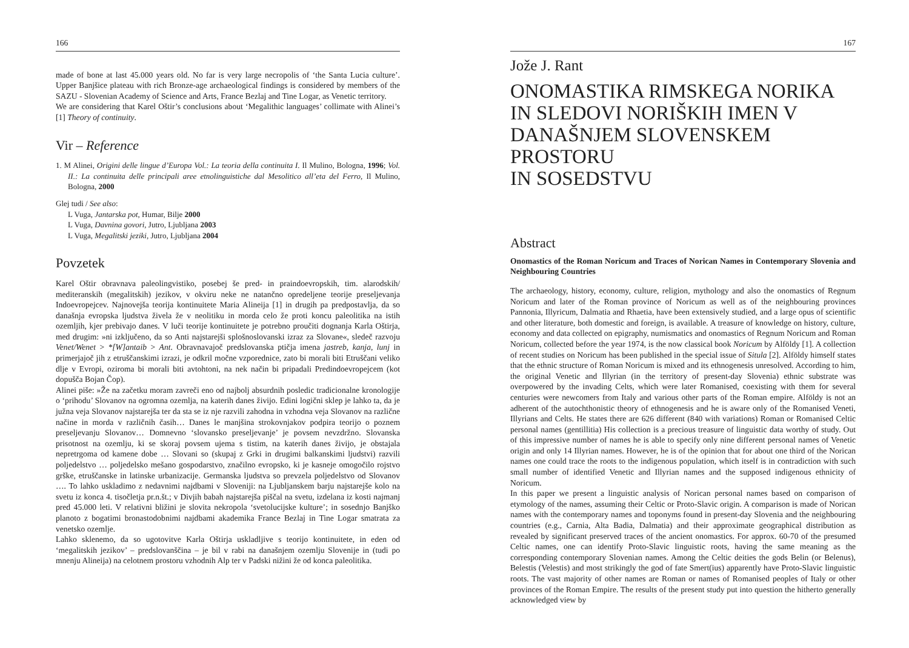166
made of bone at last 45.000 years old. No far is very large necropolis of ‘the Santa Lucia culture’. Upper Banjšice plateau with rich Bronze-age archaeological findings is considered by members of the SAZU - Slovenian Academy of Science and Arts, France Bezlaj and Tine Logar, as Venetic territory.
We are considering that Karel Oštir’s conclusions about ‘Megalithic languages’ collimate with Alinei’s [1] Theory of continuity.
Vir – Reference
1. M Alinei, Origini delle lingue d’Europa Vol.: La teoria della continuita I. Il Mulino, Bologna, 1996; Vol. II.: La continuita delle principali aree etnolinguistiche dal Mesolitico all’eta del Ferro, Il Mulino, Bologna, 2000
Glej tudi / See also:
L Vuga, Jantarska pot, Humar, Bilje 2000
L Vuga, Davnina govori, Jutro, Ljubljana 2003
L Vuga, Megalitski jeziki, Jutro, Ljubljana 2004
Povzetek
Karel Oštir obravnava paleolingvistiko, posebej še pred- in praindoevropskih, tim. alarodskih/ mediteranskih (megalitskih) jezikov, v okviru neke ne natančno opredeljene teorije preseljevanja Indoevropejcev. Najnovejša teorija kontinuitete Maria Alineija [1] in drugih pa predpostavlja, da so današnja evropska ljudstva živela že v neolitiku in morda celo že proti koncu paleolitika na istih ozemljih, kjer prebivajo danes. V luči teorije kontinuitete je potrebno proučiti dognanja Karla Oštirja, med drugim: »ni izključeno, da so Anti najstarejši splošnoslovanski izraz za Slovane«, sledeč razvoju Venet/Wenet > *[W]antaib > Ant. Obravnavajoč predslovanska ptičja imena jastreb, kanja, lunj in primerjajoč jih z etruščanskimi izrazi, je odkril močne vzporednice, zato bi morali biti Etruščani veliko dlje v Evropi, oziroma bi morali biti avtohtoni, na nek način bi pripadali Predindoevropejcem (kot dopušča Bojan Čop).
Alinei piše: »Že na začetku moram zavreči eno od najbolj absurdnih posledic tradicionalne kronologije o ‘prihodu’ Slovanov na ogromna ozemlja, na katerih danes živijo. Edini logični sklep je lahko ta, da je južna veja Slovanov najstarejša ter da sta se iz nje razvili zahodna in vzhodna veja Slovanov na različne načine in morda v različnih časih… Danes le manjšina strokovnjakov podpira teorijo o poznem preseljevanju Slovanov… Domnevno ‘slovansko preseljevanje’ je povsem nevzdržno. Slovanska prisotnost na ozemlju, ki se skoraj povsem ujema s tistim, na katerih danes živijo, je obstajala nepretrgoma od kamene dobe … Slovani so (skupaj z Grki in drugimi balkanskimi ljudstvi) razvili poljedelstvo … poljedelsko mešano gospodarstvo, značilno evropsko, ki je kasneje omogočilo rojstvo grške, etruščanske in latinske urbanizacije. Germanska ljudstva so prevzela poljedelstvo od Slovanov …. To lahko uskladimo z nedavnimi najdbami v Sloveniji: na Ljubljanskem barju najstarejše kolo na svetu iz konca 4. tisočletja pr.n.št.; v Divjih babah najstarejša piščal na svetu, izdelana iz kosti najmanj pred 45.000 leti. V relativni bližini je slovita nekropola ‘svetolucijske kulture’; in sosednjo Banjško planoto z bogatimi bronastodobnimi najdbami akademika France Bezlaj in Tine Logar smatrata za venetsko ozemlje.
Lahko sklenemo, da so ugotovitve Karla Oštirja uskladljive s teorijo kontinuitete, in eden od ‘megalitskih jezikov’ – predslovanščina – je bil v rabi na današnjem ozemlju Slovenije in (tudi po mnenju Alineija) na celotnem prostoru vzhodnih Alp ter v Padski nižini že od konca paleolitika.
167
Jože J. Rant
ONOMASTIKA RIMSKEGA NORIKA
IN SLEDOVI NORIŠKIH IMEN V
DANAŠNJEM SLOVENSKEM PROSTORU
IN SOSEDSTVU
Abstract
Onomastics of the Roman Noricum and Traces of Norican Names in Contemporary Slovenia and Neighbouring Countries
The archaeology, history, economy, culture, religion, mythology and also the onomastics of Regnum Noricum and later of the Roman province of Noricum as well as of the neighbouring provinces Pannonia, Illyricum, Dalmatia and Rhaetia, have been extensively studied, and a large opus of scientific and other literature, both domestic and foreign, is available. A treasure of knowledge on history, culture, economy and data collected on epigraphy, numismatics and onomastics of Regnum Noricum and Roman Noricum, collected before the year 1974, is the now classical book Noricum by Alföldy [1]. A collection of recent studies on Noricum has been published in the special issue of Situla [2]. Alföldy himself states that the ethnic structure of Roman Noricum is mixed and its ethnogenesis unresolved. According to him, the original Venetic and Illyrian (in the territory of present-day Slovenia) ethnic substrate was overpowered by the invading Celts, which were later Romanised, coexisting with them for several centuries were newcomers from Italy and various other parts of the Roman empire. Alföldy is not an adherent of the autochthonistic theory of ethnogenesis and he is aware only of the Romanised Veneti, Illyrians and Celts. He states there are 626 different (840 with variations) Roman or Romanised Celtic personal names (gentillitia) His collection is a precious treasure of linguistic data worthy of study. Out of this impressive number of names he is able to specify only nine different personal names of Venetic origin and only 14 Illyrian names. However, he is of the opinion that for about one third of the Norican names one could trace the roots to the indigenous population, which itself is in contradiction with such small number of identified Venetic and Illyrian names and the supposed indigenous ethnicity of Noricum.
In this paper we present a linguistic analysis of Norican personal names based on comparison of etymology of the names, assuming their Celtic or Proto-Slavic origin. A comparison is made of Norican names with the contemporary names and toponyms found in present-day Slovenia and the neighbouring countries (e.g., Carnia, Alta Badia, Dalmatia) and their approximate geographical distribution as revealed by significant preserved traces of the ancient onomastics. For approx. 60-70 of the presumed Celtic names, one can identify Proto-Slavic linguistic roots, having the same meaning as the corresponding contemporary Slovenian names. Among the Celtic deities the gods Belin (or Belenus), Belestis (Velestis) and most strikingly the god of fate Smert(ius) apparently have Proto-Slavic linguistic roots. The vast majority of other names are Roman or names of Romanised peoples of Italy or other provinces of the Roman Empire. The results of the present study put into question the hitherto generally acknowledged view by